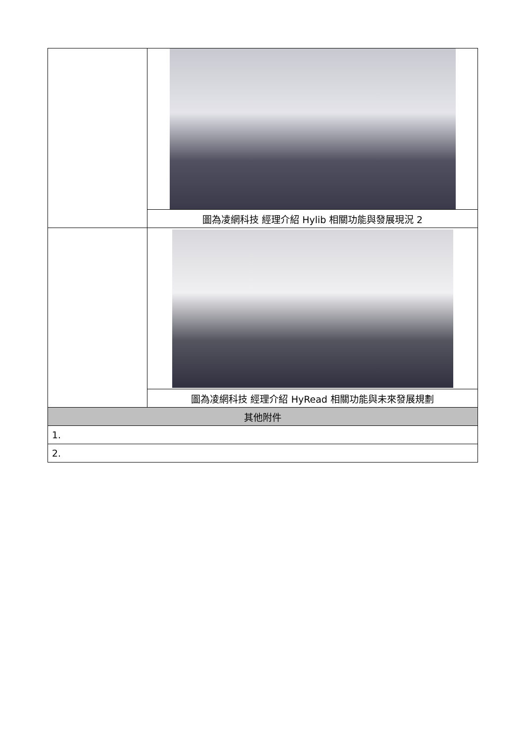| | 圖為凌網科技 經理介紹 Hylib 相關功能與發展現況 2 |
| | 圖為凌網科技 經理介紹 HyRead 相關功能與未來發展規劃 |
| 其他附件 | |
| 1. | |
| 2. | |